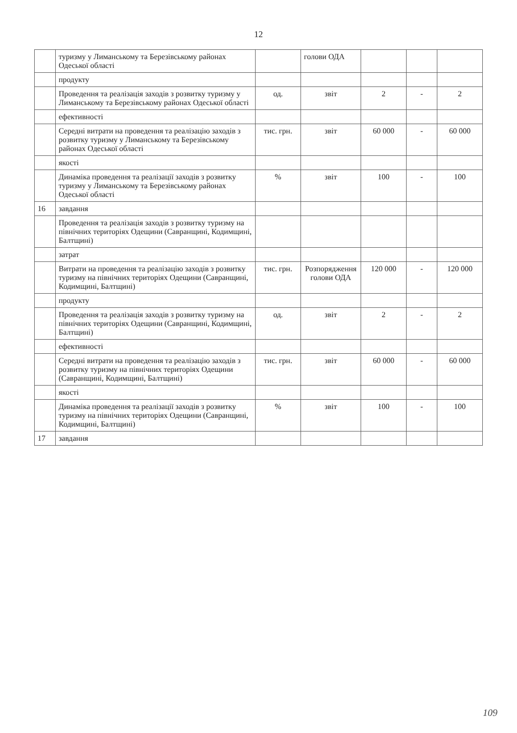12
| | туризму у Лиманському та Березівському районах Одеської області | | голови ОДА | | | |
| | продукту | | | | | |
| | Проведення та реалізація заходів з розвитку туризму у Лиманському та Березівському районах Одеської області | од. | звіт | 2 | - | 2 |
| | ефективності | | | | | |
| | Середні витрати на проведення та реалізацію заходів з розвитку туризму у Лиманському та Березівському районах Одеської області | тис. грн. | звіт | 60 000 | - | 60 000 |
| | якості | | | | | |
| | Динаміка проведення та реалізації заходів з розвитку туризму у Лиманському та Березівському районах Одеської області | % | звіт | 100 | - | 100 |
| 16 | завдання | | | | | |
| | Проведення та реалізація заходів з розвитку туризму на північних територіях Одещини (Савранщині, Кодимщині, Балтщині) | | | | | |
| | затрат | | | | | |
| | Витрати на проведення та реалізацію заходів з розвитку туризму на північних територіях Одещини (Савранщині, Кодимщині, Балтщині) | тис. грн. | Розпорядження голови ОДА | 120 000 | - | 120 000 |
| | продукту | | | | | |
| | Проведення та реалізація заходів з розвитку туризму на північних територіях Одещини (Савранщині, Кодимщині, Балтщині) | од. | звіт | 2 | - | 2 |
| | ефективності | | | | | |
| | Середні витрати на проведення та реалізацію заходів з розвитку туризму на північних територіях Одещини (Савранщині, Кодимщині, Балтщині) | тис. грн. | звіт | 60 000 | - | 60 000 |
| | якості | | | | | |
| | Динаміка проведення та реалізації заходів з розвитку туризму на північних територіях Одещини (Савранщині, Кодимщині, Балтщині) | % | звіт | 100 | - | 100 |
| 17 | завдання | | | | | |
109